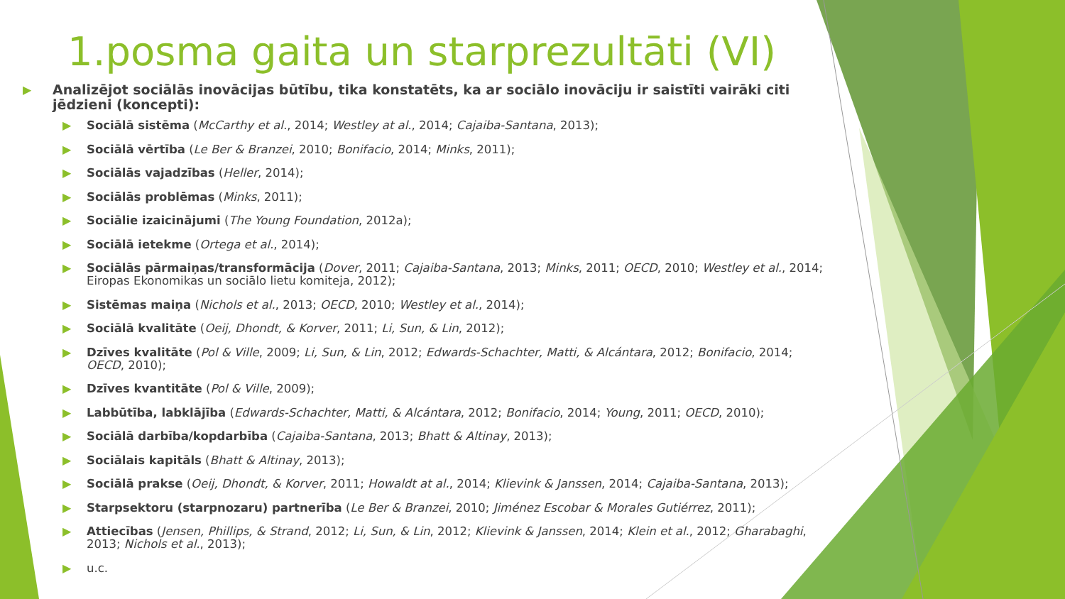1.posma gaita un starprezultāti (VI)
▶ Analizējot sociālās inovācijas būtību, tika konstatēts, ka ar sociālo inovāciju ir saistīti vairāki citi jēdzieni (koncepti):
▶ Sociālā sistēma (McCarthy et al., 2014; Westley at al., 2014; Cajaiba-Santana, 2013);
▶ Sociālā vērtība (Le Ber & Branzei, 2010; Bonifacio, 2014; Minks, 2011);
▶ Sociālās vajadzības (Heller, 2014);
▶ Sociālās problēmas (Minks, 2011);
▶ Sociālie izaicinājumi (The Young Foundation, 2012a);
▶ Sociālā ietekme (Ortega et al., 2014);
▶ Sociālās pārmaiņas/transformācija (Dover, 2011; Cajaiba-Santana, 2013; Minks, 2011; OECD, 2010; Westley et al., 2014; Eiropas Ekonomikas un sociālo lietu komiteja, 2012);
▶ Sistēmas maiņa (Nichols et al., 2013; OECD, 2010; Westley et al., 2014);
▶ Sociālā kvalitāte (Oeij, Dhondt, & Korver, 2011; Li, Sun, & Lin, 2012);
▶ Dzīves kvalitāte (Pol & Ville, 2009; Li, Sun, & Lin, 2012; Edwards-Schachter, Matti, & Alcántara, 2012; Bonifacio, 2014; OECD, 2010);
▶ Dzīves kvantitāte (Pol & Ville, 2009);
▶ Labbūtība, labklājība (Edwards-Schachter, Matti, & Alcántara, 2012; Bonifacio, 2014; Young, 2011; OECD, 2010);
▶ Sociālā darbība/kopdarbība (Cajaiba-Santana, 2013; Bhatt & Altinay, 2013);
▶ Sociālais kapitāls (Bhatt & Altinay, 2013);
▶ Sociālā prakse (Oeij, Dhondt, & Korver, 2011; Howaldt at al., 2014; Klievink & Janssen, 2014; Cajaiba-Santana, 2013);
▶ Starpsektoru (starpnozaru) partnerība (Le Ber & Branzei, 2010; Jiménez Escobar & Morales Gutiérrez, 2011);
▶ Attiecības (Jensen, Phillips, & Strand, 2012; Li, Sun, & Lin, 2012; Klievink & Janssen, 2014; Klein et al., 2012; Gharabaghi, 2013; Nichols et al., 2013);
▶ u.c.